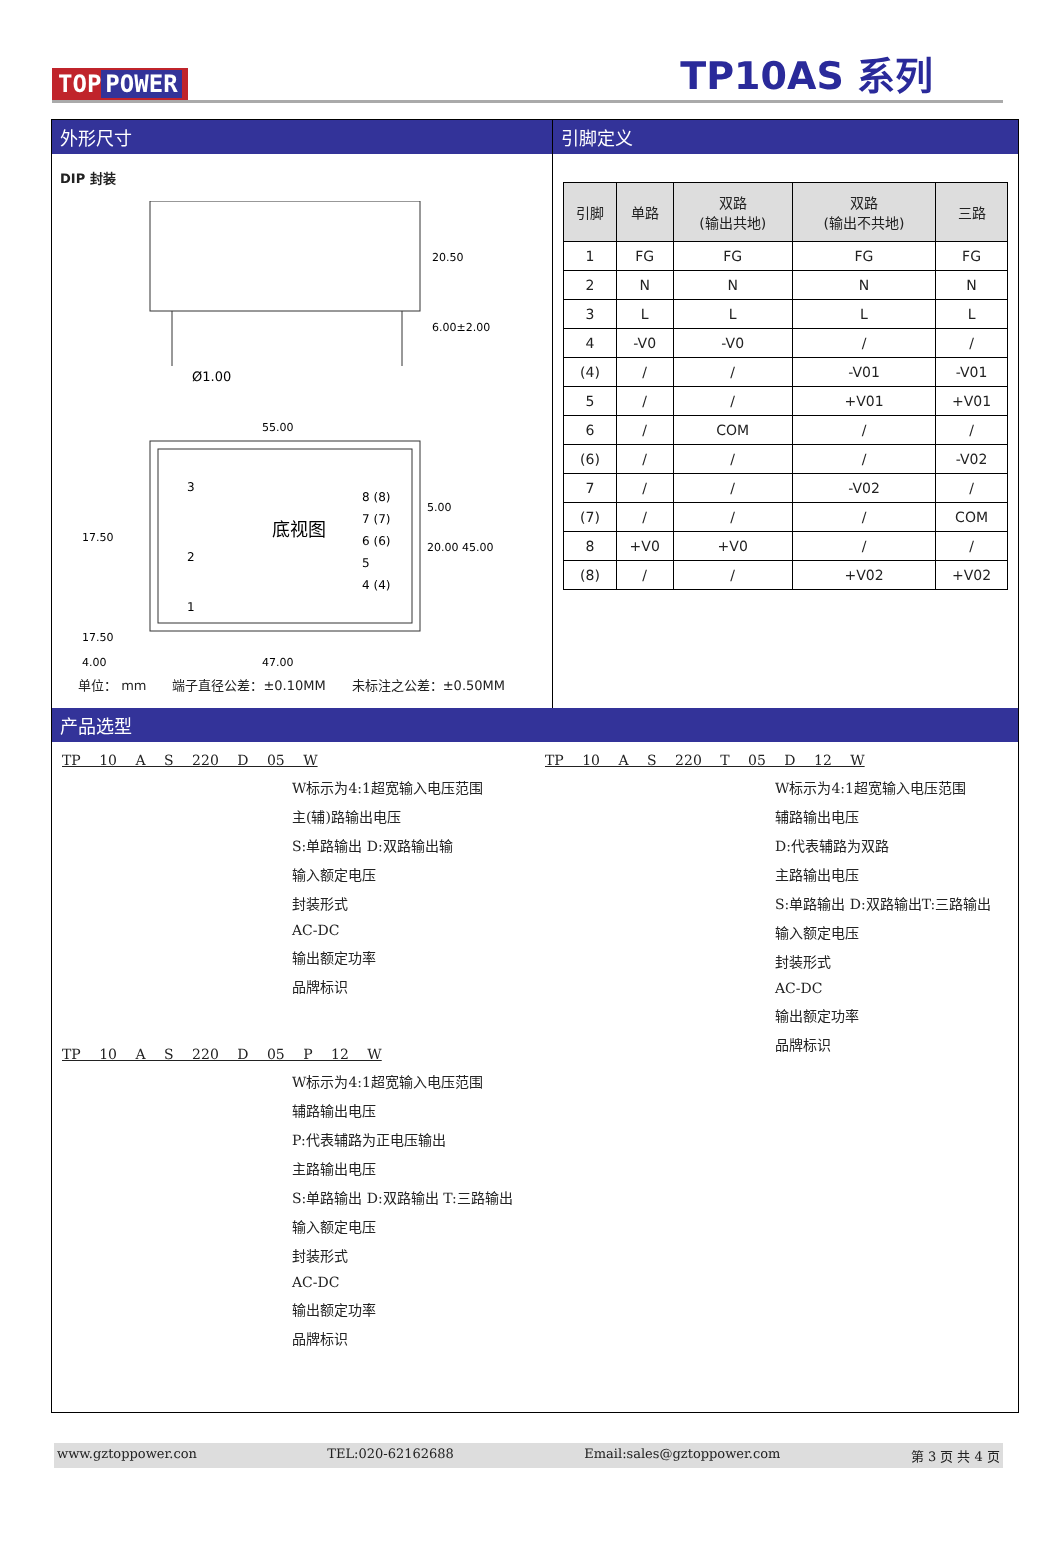TOP POWER
TP10AS 系列
外形尺寸 引脚定义
DIP 封装
20.50
6.00±2.00
Ø1.00
55.00
17.50
17.50
底视图
3
2
1
8 (8)
7 (7)
6 (6)
5
4 (4)
5.00
20.00 45.00
4.00
47.00
单位： mm　　端子直径公差：±0.10MM　　未标注之公差：±0.50MM
| 引脚 | 单路 | 双路 (输出共地) | 双路 (输出不共地) | 三路 |
| --- | --- | --- | --- | --- |
| 1 | FG | FG | FG | FG |
| 2 | N | N | N | N |
| 3 | L | L | L | L |
| 4 | -V0 | -V0 | / | / |
| (4) | / | / | -V01 | -V01 |
| 5 | / | / | +V01 | +V01 |
| 6 | / | COM | / | / |
| (6) | / | / | / | -V02 |
| 7 | / | / | -V02 | / |
| (7) | / | / | / | COM |
| 8 | +V0 | +V0 | / | / |
| (8) | / | / | +V02 | +V02 |
产品选型
TP 10 A S 220 D 05 W
W标示为4:1超宽输入电压范围
主(辅)路输出电压
S:单路输出 D:双路输出输
输入额定电压
封装形式
AC-DC
输出额定功率
品牌标识
TP 10 A S 220 D 05 P 12 W
W标示为4:1超宽输入电压范围
辅路输出电压
P:代表辅路为正电压输出
主路输出电压
S:单路输出 D:双路输出 T:三路输出
输入额定电压
封装形式
AC-DC
输出额定功率
品牌标识
TP 10 A S 220 T 05 D 12 W
W标示为4:1超宽输入电压范围
辅路输出电压
D:代表辅路为双路
主路输出电压
S:单路输出 D:双路输出T:三路输出
输入额定电压
封装形式
AC-DC
输出额定功率
品牌标识
www.gztoppower.con TEL:020-62162688 Email:sales@gztoppower.com 第 3 页 共 4 页